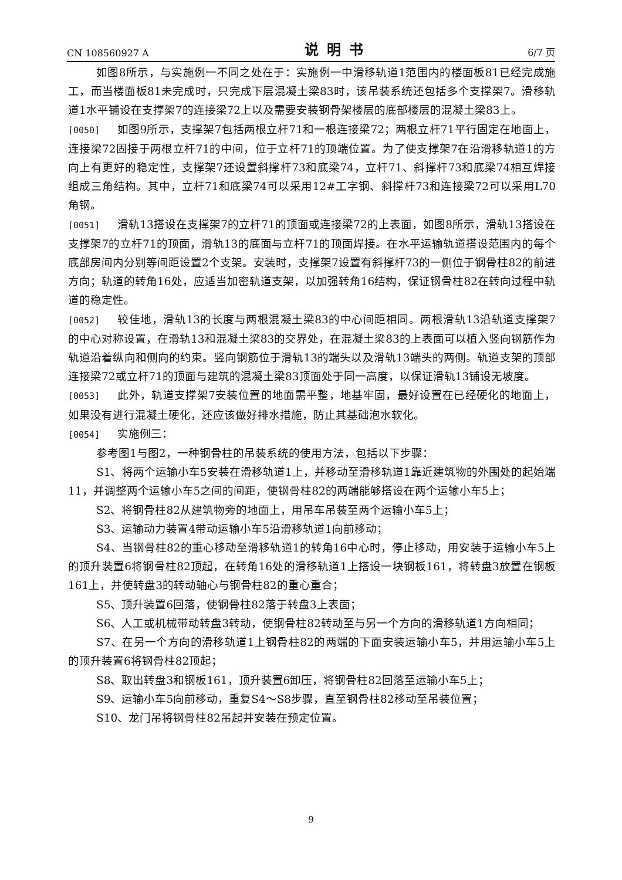CN 108560927 A 说明书 6/7 页
如图8所示，与实施例一不同之处在于：实施例一中滑移轨道1范围内的楼面板81已经完成施工，而当楼面板81未完成时，只完成下层混凝土梁83时，该吊装系统还包括多个支撑架7。滑移轨道1水平铺设在支撑架7的连接梁72上以及需要安装钢骨架楼层的底部楼层的混凝土梁83上。
[0050] 如图9所示，支撑架7包括两根立杆71和一根连接梁72；两根立杆71平行固定在地面上，连接梁72固接于两根立杆71的中间，位于立杆71的顶端位置。为了使支撑架7在沿滑移轨道1的方向上有更好的稳定性，支撑架7还设置斜撑杆73和底梁74，立杆71、斜撑杆73和底梁74相互焊接组成三角结构。其中，立杆71和底梁74可以采用12#工字钢、斜撑杆73和连接梁72可以采用L70角钢。
[0051] 滑轨13搭设在支撑架7的立杆71的顶面或连接梁72的上表面，如图8所示，滑轨13搭设在支撑架7的立杆71的顶面，滑轨13的底面与立杆71的顶面焊接。在水平运输轨道搭设范围内的每个底部房间内分别等间距设置2个支架。安装时，支撑架7设置有斜撑杆73的一侧位于钢骨柱82的前进方向；轨道的转角16处，应适当加密轨道支架，以加强转角16结构，保证钢骨柱82在转向过程中轨道的稳定性。
[0052] 较佳地，滑轨13的长度与两根混凝土梁83的中心间距相同。两根滑轨13沿轨道支撑架7的中心对称设置，在滑轨13和混凝土梁83的交界处，在混凝土梁83的上表面可以植入竖向钢筋作为轨道沿着纵向和侧向的约束。竖向钢筋位于滑轨13的端头以及滑轨13端头的两侧。轨道支架的顶部连接梁72或立杆71的顶面与建筑的混凝土梁83顶面处于同一高度，以保证滑轨13铺设无坡度。
[0053] 此外，轨道支撑架7安装位置的地面需平整，地基牢固，最好设置在已经硬化的地面上，如果没有进行混凝土硬化，还应该做好排水措施，防止其基础泡水软化。
[0054] 实施例三：
参考图1与图2，一种钢骨柱的吊装系统的使用方法，包括以下步骤：
S1、将两个运输小车5安装在滑移轨道1上，并移动至滑移轨道1靠近建筑物的外围处的起始端11，并调整两个运输小车5之间的间距，使钢骨柱82的两端能够搭设在两个运输小车5上；
S2、将钢骨柱82从建筑物旁的地面上，用吊车吊装至两个运输小车5上；
S3、运输动力装置4带动运输小车5沿滑移轨道1向前移动；
S4、当钢骨柱82的重心移动至滑移轨道1的转角16中心时，停止移动，用安装于运输小车5上的顶升装置6将钢骨柱82顶起，在转角16处的滑移轨道1上搭设一块钢板161，将转盘3放置在钢板161上，并使转盘3的转动轴心与钢骨柱82的重心重合；
S5、顶升装置6回落，使钢骨柱82落于转盘3上表面；
S6、人工或机械带动转盘3转动，使钢骨柱82转动至与另一个方向的滑移轨道1方向相同；
S7、在另一个方向的滑移轨道1上钢骨柱82的两端的下面安装运输小车5，并用运输小车5上的顶升装置6将钢骨柱82顶起；
S8、取出转盘3和钢板161，顶升装置6卸压，将钢骨柱82回落至运输小车5上；
S9、运输小车5向前移动，重复S4～S8步骤，直至钢骨柱82移动至吊装位置；
S10、龙门吊将钢骨柱82吊起并安装在预定位置。
9